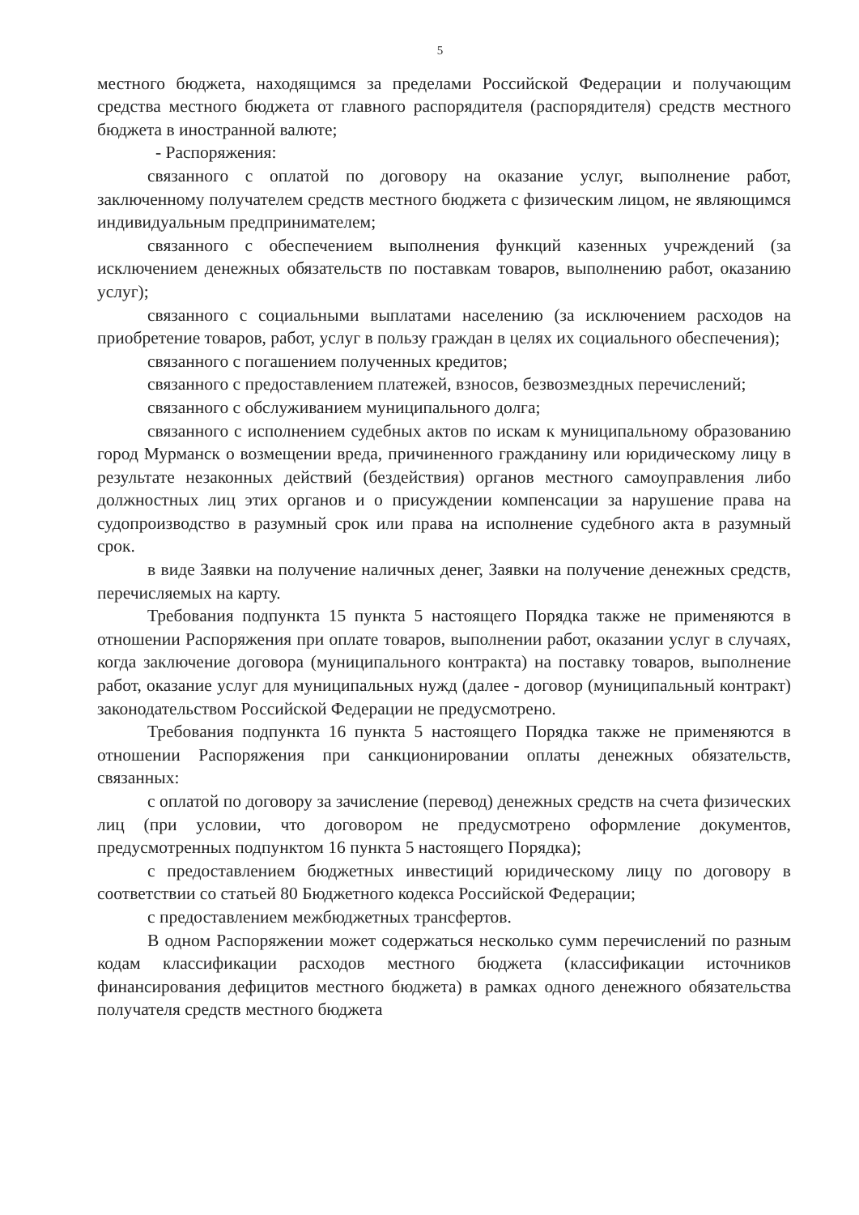5
местного бюджета, находящимся за пределами Российской Федерации и получающим средства местного бюджета от главного распорядителя (распорядителя) средств местного бюджета в иностранной валюте;
- Распоряжения:
связанного с оплатой по договору на оказание услуг, выполнение работ, заключенному получателем средств местного бюджета с физическим лицом, не являющимся индивидуальным предпринимателем;
связанного с обеспечением выполнения функций казенных учреждений (за исключением денежных обязательств по поставкам товаров, выполнению работ, оказанию услуг);
связанного с социальными выплатами населению (за исключением расходов на приобретение товаров, работ, услуг в пользу граждан в целях их социального обеспечения);
связанного с погашением полученных кредитов;
связанного с предоставлением платежей, взносов, безвозмездных перечислений;
связанного с обслуживанием муниципального долга;
связанного с исполнением судебных актов по искам к муниципальному образованию город Мурманск о возмещении вреда, причиненного гражданину или юридическому лицу в результате незаконных действий (бездействия) органов местного самоуправления либо должностных лиц этих органов и о присуждении компенсации за нарушение права на судопроизводство в разумный срок или права на исполнение судебного акта в разумный срок.
в виде Заявки на получение наличных денег, Заявки на получение денежных средств, перечисляемых на карту.
Требования подпункта 15 пункта 5 настоящего Порядка также не применяются в отношении Распоряжения при оплате товаров, выполнении работ, оказании услуг в случаях, когда заключение договора (муниципального контракта) на поставку товаров, выполнение работ, оказание услуг для муниципальных нужд (далее - договор (муниципальный контракт) законодательством Российской Федерации не предусмотрено.
Требования подпункта 16 пункта 5 настоящего Порядка также не применяются в отношении Распоряжения при санкционировании оплаты денежных обязательств, связанных:
с оплатой по договору за зачисление (перевод) денежных средств на счета физических лиц (при условии, что договором не предусмотрено оформление документов, предусмотренных подпунктом 16 пункта 5 настоящего Порядка);
с предоставлением бюджетных инвестиций юридическому лицу по договору в соответствии со статьей 80 Бюджетного кодекса Российской Федерации;
с предоставлением межбюджетных трансфертов.
В одном Распоряжении может содержаться несколько сумм перечислений по разным кодам классификации расходов местного бюджета (классификации источников финансирования дефицитов местного бюджета) в рамках одного денежного обязательства получателя средств местного бюджета